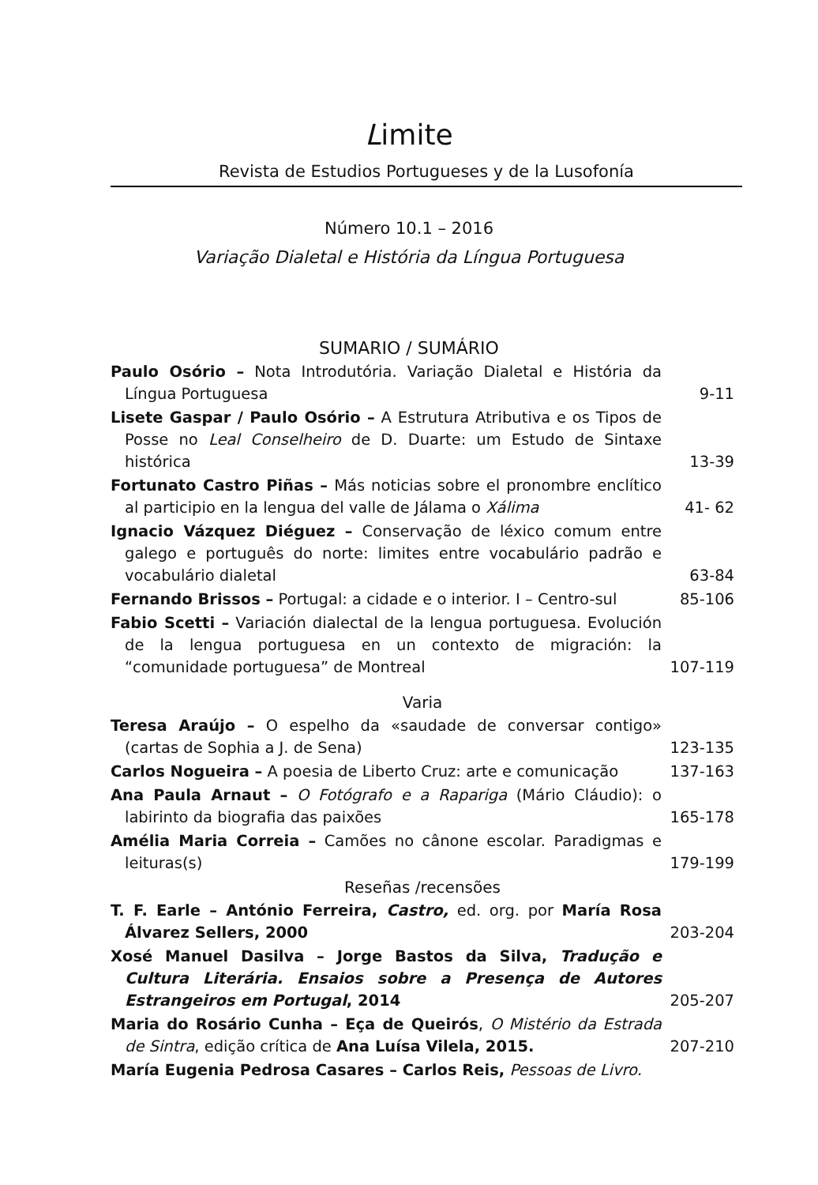Limite
Revista de Estudios Portugueses y de la Lusofonía
Número 10.1 – 2016
Variação Dialetal e História da Língua Portuguesa
SUMARIO / SUMÁRIO
Paulo Osório – Nota Introdutória. Variação Dialetal e História da Língua Portuguesa
9-11
Lisete Gaspar / Paulo Osório – A Estrutura Atributiva e os Tipos de Posse no Leal Conselheiro de D. Duarte: um Estudo de Sintaxe histórica
13-39
Fortunato Castro Piñas – Más noticias sobre el pronombre enclítico al participio en la lengua del valle de Jálama o Xálima
41- 62
Ignacio Vázquez Diéguez – Conservação de léxico comum entre galego e português do norte: limites entre vocabulário padrão e vocabulário dialetal
63-84
Fernando Brissos – Portugal: a cidade e o interior. I – Centro-sul
85-106
Fabio Scetti – Variación dialectal de la lengua portuguesa. Evolución de la lengua portuguesa en un contexto de migración: la “comunidade portuguesa” de Montreal
107-119
Varia
Teresa Araújo – O espelho da «saudade de conversar contigo» (cartas de Sophia a J. de Sena)
123-135
Carlos Nogueira – A poesia de Liberto Cruz: arte e comunicação
137-163
Ana Paula Arnaut – O Fotógrafo e a Rapariga (Mário Cláudio): o labirinto da biografia das paixões
165-178
Amélia Maria Correia – Camões no cânone escolar. Paradigmas e leituras(s)
179-199
Reseñas /recensões
T. F. Earle – António Ferreira, Castro, ed. org. por María Rosa Álvarez Sellers, 2000
203-204
Xosé Manuel Dasilva – Jorge Bastos da Silva, Tradução e Cultura Literária. Ensaios sobre a Presença de Autores Estrangeiros em Portugal, 2014
205-207
Maria do Rosário Cunha – Eça de Queirós, O Mistério da Estrada de Sintra, edição crítica de Ana Luísa Vilela, 2015.
207-210
María Eugenia Pedrosa Casares – Carlos Reis, Pessoas de Livro.